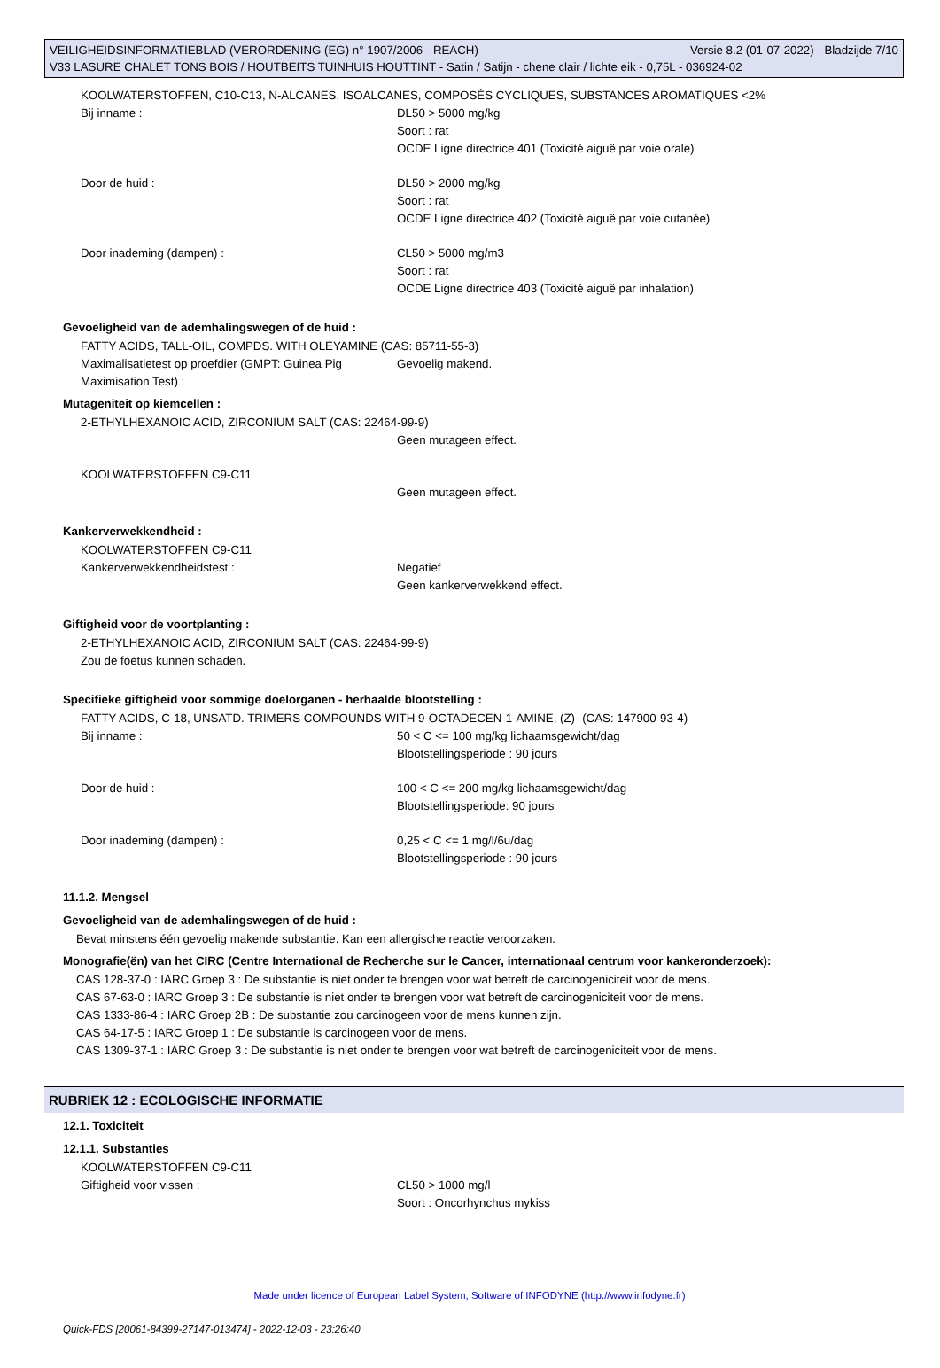Versie 8.2 (01-07-2022) - Bladzijde 7/10 VEILIGHEIDSINFORMATIEBLAD (VERORDENING (EG) n° 1907/2006 - REACH)
V33 LASURE CHALET TONS BOIS / HOUTBEITS TUINHUIS HOUTTINT - Satin / Satijn - chene clair / lichte eik - 0,75L - 036924-02
KOOLWATERSTOFFEN, C10-C13, N-ALCANES, ISOALCANES, COMPOSÉS CYCLIQUES, SUBSTANCES AROMATIQUES <2%
Bij inname : DL50 > 5000 mg/kg
Soort : rat
OCDE Ligne directrice 401 (Toxicité aiguë par voie orale)
Door de huid : DL50 > 2000 mg/kg
Soort : rat
OCDE Ligne directrice 402 (Toxicité aiguë par voie cutanée)
Door inademing (dampen) : CL50 > 5000 mg/m3
Soort : rat
OCDE Ligne directrice 403 (Toxicité aiguë par inhalation)
Gevoeligheid van de ademhalingswegen of de huid :
FATTY ACIDS, TALL-OIL, COMPDS. WITH OLEYAMINE (CAS: 85711-55-3)
Maximalisatietest op proefdier (GMPT: Guinea Pig Maximisation Test) :
Gevoelig makend.
Mutageniteit op kiemcellen :
2-ETHYLHEXANOIC ACID, ZIRCONIUM SALT (CAS: 22464-99-9)
Geen mutageen effect.
KOOLWATERSTOFFEN C9-C11
Geen mutageen effect.
Kankerverwekkendheid :
KOOLWATERSTOFFEN C9-C11
Kankerverwekkendheidstest : Negatief
Geen kankerverwekkend effect.
Giftigheid voor de voortplanting :
2-ETHYLHEXANOIC ACID, ZIRCONIUM SALT (CAS: 22464-99-9)
Zou de foetus kunnen schaden.
Specifieke giftigheid voor sommige doelorganen - herhaalde blootstelling :
FATTY ACIDS, C-18, UNSATD. TRIMERS COMPOUNDS WITH 9-OCTADECEN-1-AMINE, (Z)- (CAS: 147900-93-4)
Bij inname : 50 < C <= 100 mg/kg lichaamsgewicht/dag
Blootstellingsperiode : 90 jours
Door de huid : 100 < C <= 200 mg/kg lichaamsgewicht/dag
Blootstellingsperiode: 90 jours
Door inademing (dampen) : 0,25 < C <= 1 mg/l/6u/dag
Blootstellingsperiode : 90 jours
11.1.2. Mengsel
Gevoeligheid van de ademhalingswegen of de huid :
Bevat minstens één gevoelig makende substantie. Kan een allergische reactie veroorzaken.
Monografie(ën) van het CIRC (Centre International de Recherche sur le Cancer, internationaal centrum voor kankeronderzoek):
CAS 128-37-0 : IARC Groep 3 : De substantie is niet onder te brengen voor wat betreft de carcinogeniciteit voor de mens.
CAS 67-63-0 : IARC Groep 3 : De substantie is niet onder te brengen voor wat betreft de carcinogeniciteit voor de mens.
CAS 1333-86-4 : IARC Groep 2B : De substantie zou carcinogeen voor de mens kunnen zijn.
CAS 64-17-5 : IARC Groep 1 : De substantie is carcinogeen voor de mens.
CAS 1309-37-1 : IARC Groep 3 : De substantie is niet onder te brengen voor wat betreft de carcinogeniciteit voor de mens.
RUBRIEK 12 : ECOLOGISCHE INFORMATIE
12.1. Toxiciteit
12.1.1. Substanties
KOOLWATERSTOFFEN C9-C11
Giftigheid voor vissen : CL50 > 1000 mg/l
Soort : Oncorhynchus mykiss
Made under licence of European Label System, Software of INFODYNE (http://www.infodyne.fr)
Quick-FDS [20061-84399-27147-013474] - 2022-12-03 - 23:26:40